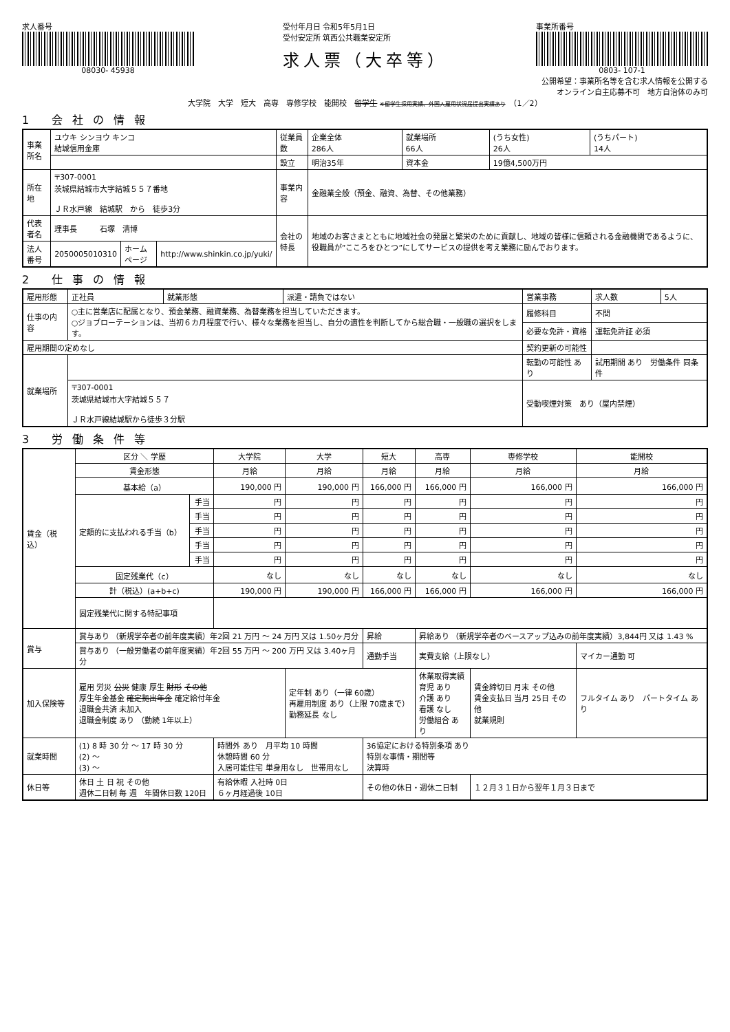求人番号
08030- 45938
受付年月日 令和5年5月1日
受付安定所 筑西公共職業安定所
求人票（大卒等）
事業所番号
0803- 107-1
公開希望：事業所名等を含む求人情報を公開する
オンライン自主応募不可　地方自治体のみ可
大学院　大学　短大　高専　専修学校　能開校　留学生 ※留学生採用実績、外国人雇用状況届提出実績あり　（1／2）
1 会社の情報
| 事業所名 | ユウキ シンヨウ キンコ 結城信用金庫 | | | 従業員数 | 企業全体 286人 | 就業場所 66人 | (うち女性) 26人 | (うちパート) 14人 |
| | | | | 設立 | 明治35年 | 資本金 | 19億4,500万円 | |
| 所在地 | 〒307-0001 茨城県結城市大字結城５５７番地 ＪＲ水戸線 結城駅 から 徒歩3分 | | | 事業内容 | 金融業全般（預金、融資、為替、その他業務） | | | |
| 代表者名 | 理事長 石塚 清博 | | | 会社の特長 | 地域のお客さまとともに地域社会の発展と繁栄のために貢献し、地域の皆様に信頼される金融機関であるように、役職員が”こころをひとつ”にしてサービスの提供を考え業務に励んでおります。 | | | |
| 法人番号 | 2050005010310 | ホームページ | http://www.shinkin.co.jp/yuki/ | | | | | |
2 仕事の情報
| 雇用形態 | 正社員 | 就業形態 | 派遣・請負ではない | 営業事務 | 求人数 | 5人 |
| 仕事の内容 | ○主に営業店に配属となり、預金業務、融資業務、為替業務を担当していただきます。 ○ジョブローテーションは、当初６カ月程度で行い、様々な業務を担当し、自分の適性を判断してから総合職・一般職の選択をします。 | | | 履修科目 | 不問 | |
| | | | | 必要な免許・資格 | 運転免許証 必須 | |
| 雇用期間の定めなし | | | | 契約更新の可能性 | | |
| 就業場所 | | | | 転勤の可能性 あり | 試用期間 あり 労働条件 同条件 | |
| | 〒307-0001 茨城県結城市大字結城５５７ ＪＲ水戸線結城駅から徒歩３分駅 | | | 受動喫煙対策 あり（屋内禁煙） | | |
3 労働条件等
| 賃金（税込） | 区分 ＼ 学歴 | | 大学院 | 大学 | 短大 | 高専 | 専修学校 | 能開校 |
| | 賃金形態 | | 月給 | 月給 | 月給 | 月給 | 月給 | 月給 |
| | 基本給（a） | | 190,000 円 | 190,000 円 | 166,000 円 | 166,000 円 | 166,000 円 | 166,000 円 |
| | 定額的に支払われる手当（b） | 手当 | 円 | 円 | 円 | 円 | 円 | 円 |
| | | 手当 | 円 | 円 | 円 | 円 | 円 | 円 |
| | | 手当 | 円 | 円 | 円 | 円 | 円 | 円 |
| | | 手当 | 円 | 円 | 円 | 円 | 円 | 円 |
| | | 手当 | 円 | 円 | 円 | 円 | 円 | 円 |
| | 固定残業代（c） | | なし | なし | なし | なし | なし | なし |
| | 計（税込）(a+b+c) | | 190,000 円 | 190,000 円 | 166,000 円 | 166,000 円 | 166,000 円 | 166,000 円 |
| | 固定残業代に関する特記事項 | | | | | | | |
| 賞与 | 賞与あり （新規学卒者の前年度実績）年2回 21 万円 ～ 24 万円 又は 1.50ヶ月分 | | | | 昇給 | 昇給あり （新規学卒者のベースアップ込みの前年度実績）3,844円 又は 1.43 % | | |
| | 賞与あり （一般労働者の前年度実績）年2回 55 万円 ～ 200 万円 又は 3.40ヶ月分 | | | | 通勤手当 | 実費支給（上限なし） | | マイカー通勤 可 |
| 加入保険等 | 雇用 労災 公災 健康 厚生 財形 その他 厚生年金基金 確定拠出年金 確定給付年金 退職金共済 未加入 退職金制度 あり （勤続 1年以上） | | | 定年制 あり（一律 60歳） 再雇用制度 あり（上限 70歳まで） 勤務延長 なし | | 休業取得実績 育児 あり 介護 あり 看護 なし 労働組合 あり | 賃金締切日 月末 その他 賃金支払日 当月 25日 その他 就業規則 | フルタイム あり パートタイム あり |
| 就業時間 | (1) 8 時 30 分 ～ 17 時 30 分 (2) ～ (3) ～ | | 時間外 あり 月平均 10 時間 休憩時間 60 分 入居可能住宅 単身用なし 世帯用なし | | 36協定における特別条項 あり 特別な事情・期間等 決算時 | | | |
| 休日等 | 休日 土 日 祝 その他 週休二日制 毎 週 年間休日数 120日 | | 有給休暇 入社時 0日 ６ヶ月経過後 10日 | | その他の休日・週休二日制 | | １２月３１日から翌年１月３日まで | |